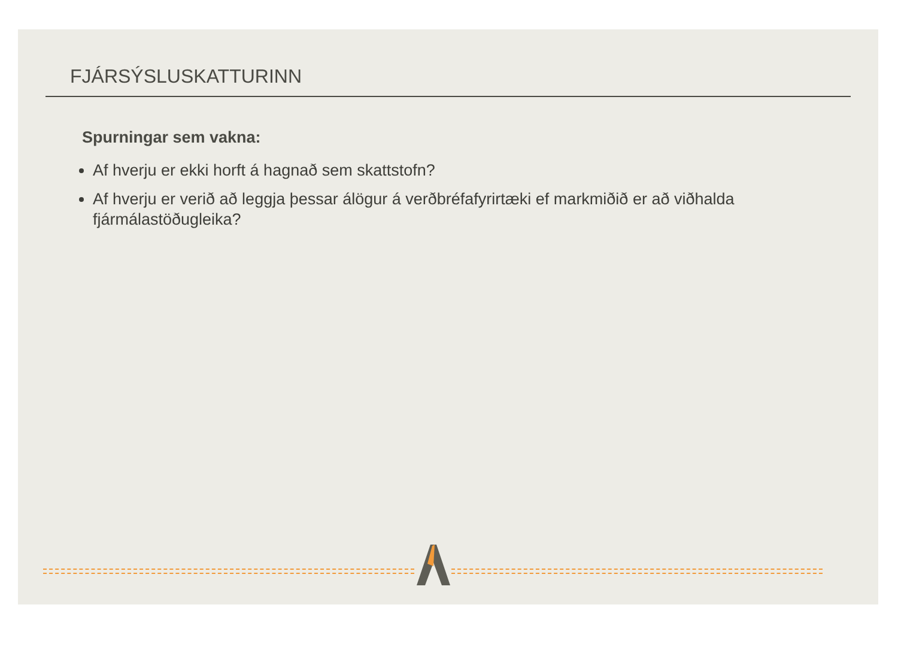FJÁRSÝSLUSKATTURINN
Spurningar sem vakna:
Af hverju er ekki horft á hagnað sem skattstofn?
Af hverju er verið að leggja þessar álögur á verðbréfafyrirtæki ef markmiðið er að viðhalda fjármálastöðugleika?